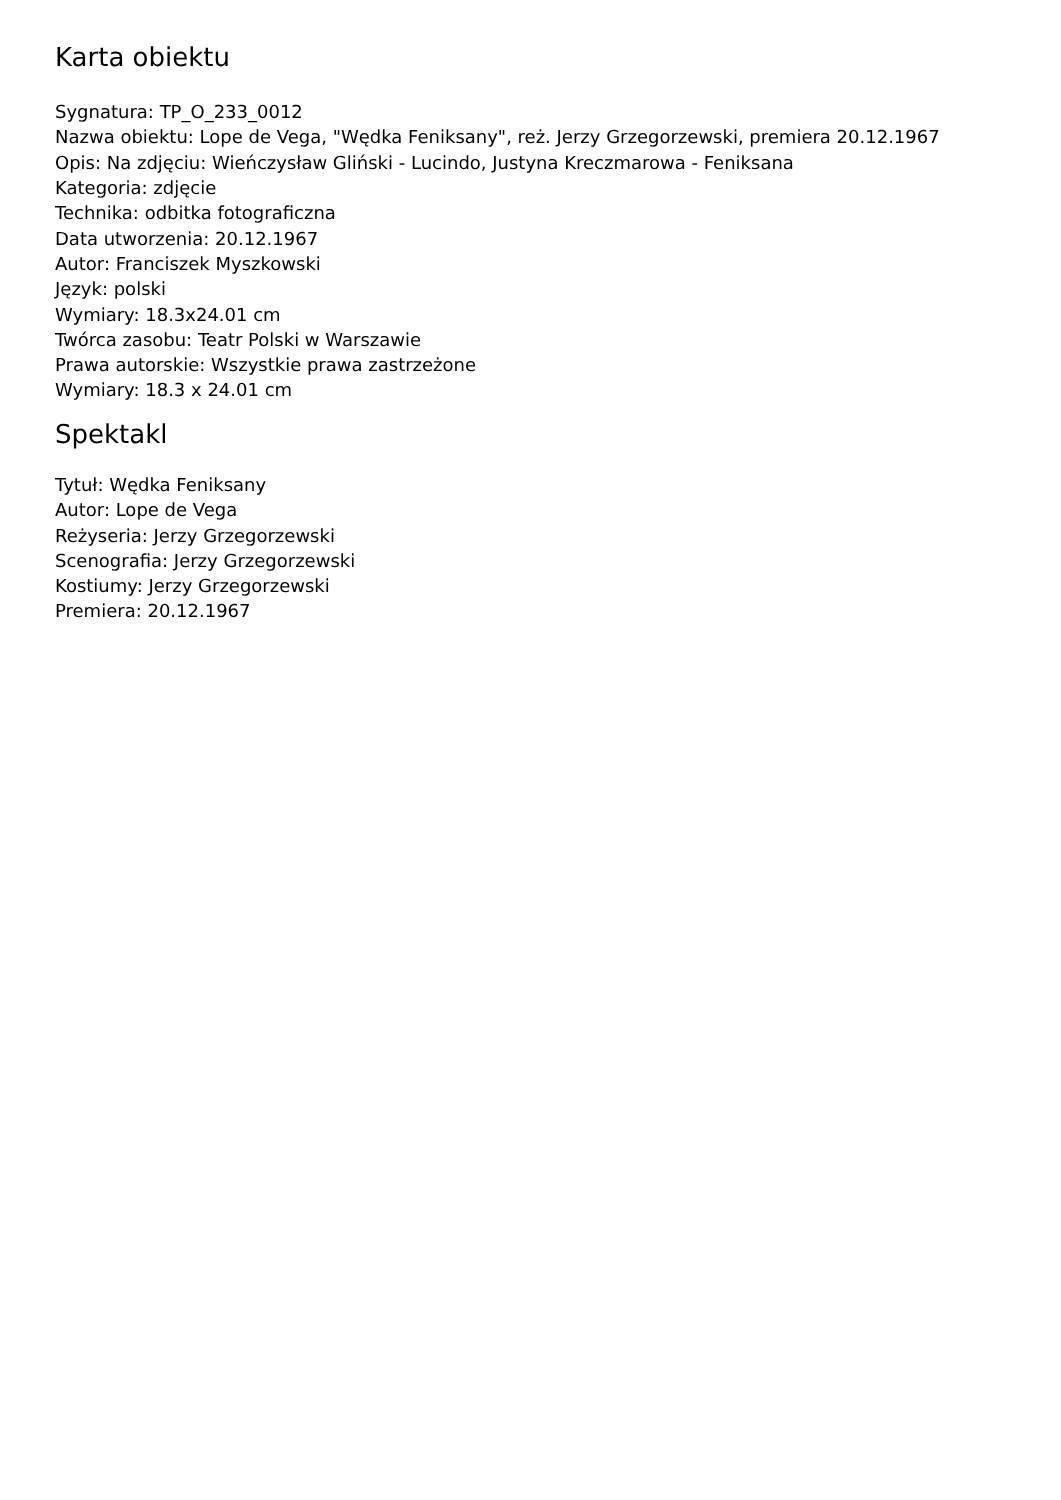Karta obiektu
Sygnatura: TP_O_233_0012
Nazwa obiektu: Lope de Vega, "Wędka Feniksany", reż. Jerzy Grzegorzewski, premiera 20.12.1967
Opis: Na zdjęciu: Wieńczysław Gliński - Lucindo, Justyna Kreczmarowa - Feniksana
Kategoria: zdjęcie
Technika: odbitka fotograficzna
Data utworzenia: 20.12.1967
Autor: Franciszek Myszkowski
Język: polski
Wymiary: 18.3x24.01 cm
Twórca zasobu: Teatr Polski w Warszawie
Prawa autorskie: Wszystkie prawa zastrzeżone
Wymiary: 18.3 x 24.01 cm
Spektakl
Tytuł: Wędka Feniksany
Autor: Lope de Vega
Reżyseria: Jerzy Grzegorzewski
Scenografia: Jerzy Grzegorzewski
Kostiumy: Jerzy Grzegorzewski
Premiera: 20.12.1967